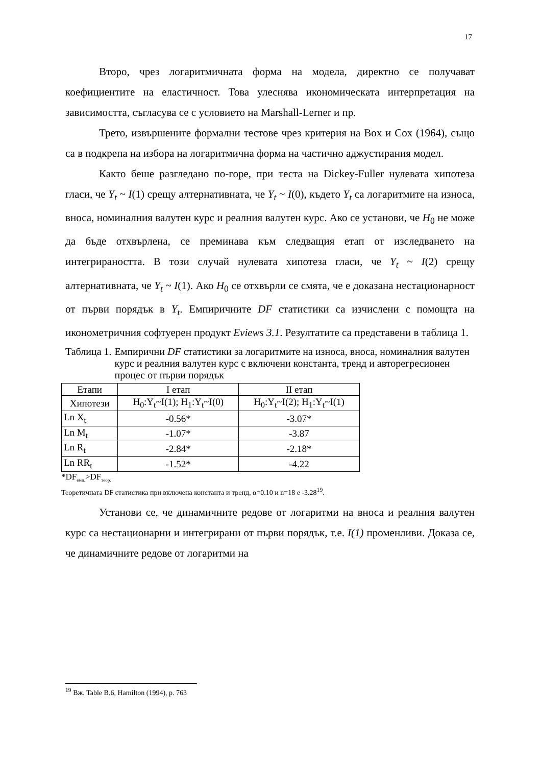17
Второ, чрез логаритмичната форма на модела, директно се получават коефициентите на еластичност. Това улеснява икономическата интерпретация на зависимостта, съгласува се с условието на Marshall-Lerner и пр.
Трето, извършените формални тестове чрез критерия на Box и Cox (1964), също са в подкрепа на избора на логаритмична форма на частично аджустирания модел.
Както беше разгледано по-горе, при теста на Dickey-Fuller нулевата хипотеза гласи, че Y<sub>t</sub> ~ I(1) срещу алтернативната, че Y<sub>t</sub> ~ I(0), където Y<sub>t</sub> са логаритмите на износа, вноса, номиналния валутен курс и реалния валутен курс. Ако се установи, че H<sub>0</sub> не може да бъде отхвърлена, се преминава към следващия етап от изследването на интегрираността. В този случай нулевата хипотеза гласи, че Y<sub>t</sub> ~ I(2) срещу алтернативната, че Y<sub>t</sub> ~ I(1). Ако H<sub>0</sub> се отхвърли се смята, че е доказана нестационарност от първи порядък в Y<sub>t</sub>. Емпиричните DF статистики са изчислени с помощта на иконометричния софтуерен продукт Eviews 3.1. Резултатите са представени в таблица 1.
Таблица 1. Емпирични DF статистики за логаритмите на износа, вноса, номиналния валутен курс и реалния валутен курс с включени константа, тренд и авторегресионен процес от първи порядък
| Етапи | I етап | II етап |
| Хипотези | H<sub>0</sub>:Y<sub>t</sub>~I(1); H<sub>1</sub>:Y<sub>t</sub>~I(0) | H<sub>0</sub>:Y<sub>t</sub>~I(2); H<sub>1</sub>:Y<sub>t</sub>~I(1) |
| Ln X<sub>t</sub> | -0.56* | -3.07* |
| Ln M<sub>t</sub> | -1.07* | -3.87 |
| Ln R<sub>t</sub> | -2.84* | -2.18* |
| Ln RR<sub>t</sub> | -1.52* | -4.22 |
*DF<sub>емп.</sub>>DF<sub>теор.</sub>
Теоретичната DF статистика при включена константа и тренд, α=0.10 и n=18 е -3.28<sup>19</sup>.
Установи се, че динамичните редове от логаритми на вноса и реалния валутен курс са нестационарни и интегрирани от първи порядък, т.е. I(1) променливи. Доказа се, че динамичните редове от логаритми на
<sup>19</sup> Вж. Table B.6, Hamilton (1994), p. 763